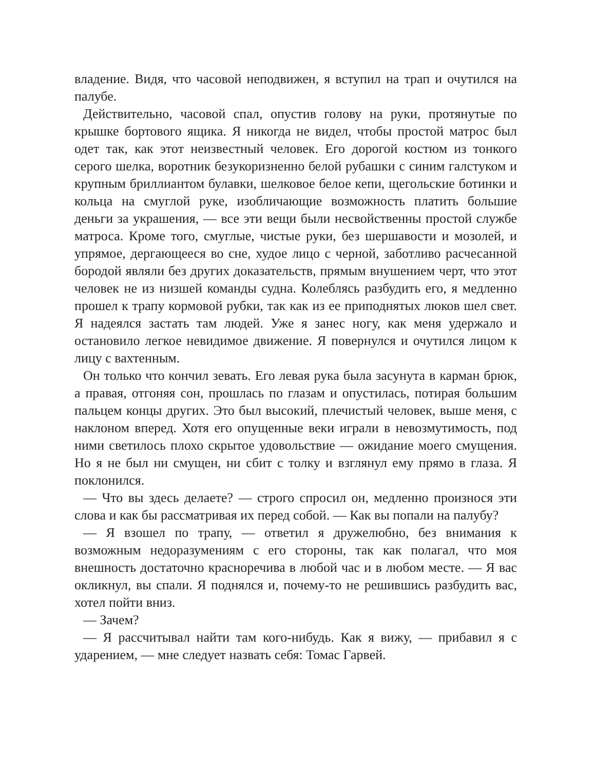владение. Видя, что часовой неподвижен, я вступил на трап и очутился на палубе.
Действительно, часовой спал, опустив голову на руки, протянутые по крышке бортового ящика. Я никогда не видел, чтобы простой матрос был одет так, как этот неизвестный человек. Его дорогой костюм из тонкого серого шелка, воротник безукоризненно белой рубашки с синим галстуком и крупным бриллиантом булавки, шелковое белое кепи, щегольские ботинки и кольца на смуглой руке, изобличающие возможность платить большие деньги за украшения, — все эти вещи были несвойственны простой службе матроса. Кроме того, смуглые, чистые руки, без шершавости и мозолей, и упрямое, дергающееся во сне, худое лицо с черной, заботливо расчесанной бородой являли без других доказательств, прямым внушением черт, что этот человек не из низшей команды судна. Колеблясь разбудить его, я медленно прошел к трапу кормовой рубки, так как из ее приподнятых люков шел свет. Я надеялся застать там людей. Уже я занес ногу, как меня удержало и остановило легкое невидимое движение. Я повернулся и очутился лицом к лицу с вахтенным.
Он только что кончил зевать. Его левая рука была засунута в карман брюк, а правая, отгоняя сон, прошлась по глазам и опустилась, потирая большим пальцем концы других. Это был высокий, плечистый человек, выше меня, с наклоном вперед. Хотя его опущенные веки играли в невозмутимость, под ними светилось плохо скрытое удовольствие — ожидание моего смущения. Но я не был ни смущен, ни сбит с толку и взглянул ему прямо в глаза. Я поклонился.
— Что вы здесь делаете? — строго спросил он, медленно произнося эти слова и как бы рассматривая их перед собой. — Как вы попали на палубу?
— Я взошел по трапу, — ответил я дружелюбно, без внимания к возможным недоразумениям с его стороны, так как полагал, что моя внешность достаточно красноречива в любой час и в любом месте. — Я вас окликнул, вы спали. Я поднялся и, почему-то не решившись разбудить вас, хотел пойти вниз.
— Зачем?
— Я рассчитывал найти там кого-нибудь. Как я вижу, — прибавил я с ударением, — мне следует назвать себя: Томас Гарвей.